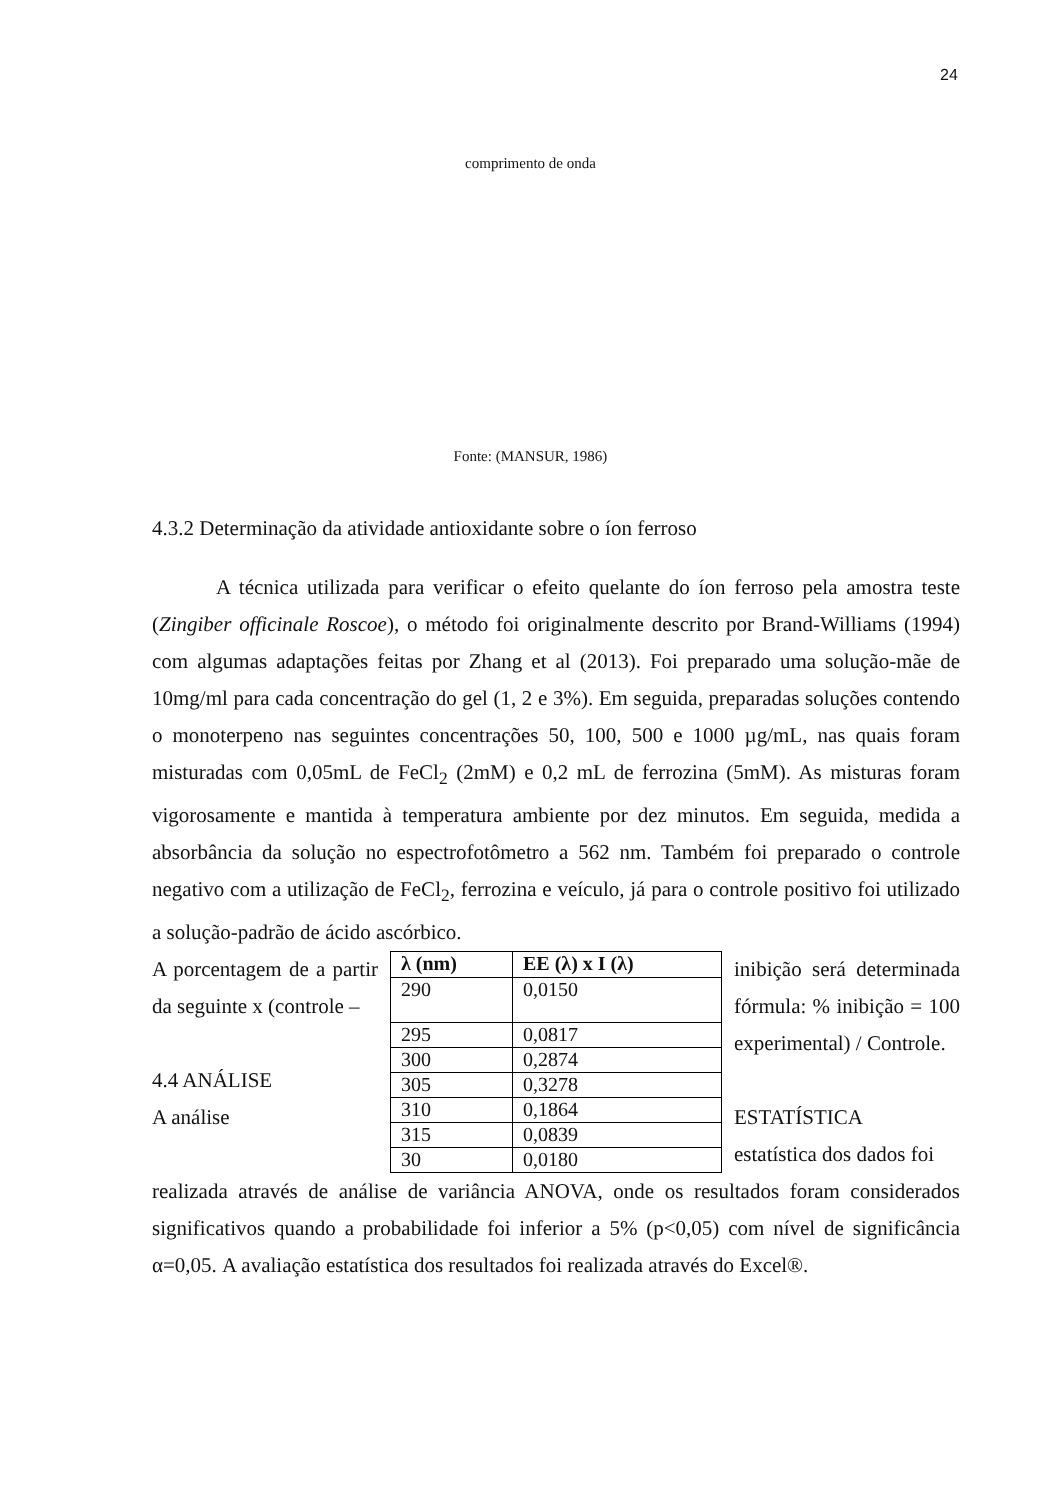24
comprimento de onda
Fonte: (MANSUR, 1986)
4.3.2 Determinação da atividade antioxidante sobre o íon ferroso
A técnica utilizada para verificar o efeito quelante do íon ferroso pela amostra teste (Zingiber officinale Roscoe), o método foi originalmente descrito por Brand-Williams (1994) com algumas adaptações feitas por Zhang et al (2013). Foi preparado uma solução-mãe de 10mg/ml para cada concentração do gel (1, 2 e 3%). Em seguida, preparadas soluções contendo o monoterpeno nas seguintes concentrações 50, 100, 500 e 1000 µg/mL, nas quais foram misturadas com 0,05mL de FeCl<sub>2</sub> (2mM) e 0,2 mL de ferrozina (5mM). As misturas foram vigorosamente e mantida à temperatura ambiente por dez minutos. Em seguida, medida a absorbância da solução no espectrofotômetro a 562 nm. Também foi preparado o controle negativo com a utilização de FeCl<sub>2</sub>, ferrozina e veículo, já para o controle positivo foi utilizado a solução-padrão de ácido ascórbico.
A porcentagem de a partir da seguinte x (controle –
4.4 ANÁLISE
A análise
| λ (nm) | EE (λ) x I (λ) |
| --- | --- |
| 290 | 0,0150 |
| 295 | 0,0817 |
| 300 | 0,2874 |
| 305 | 0,3278 |
| 310 | 0,1864 |
| 315 | 0,0839 |
| 30 | 0,0180 |
inibição será determinada fórmula: % inibição = 100 experimental) / Controle.
ESTATÍSTICA
estatística dos dados foi
realizada através de análise de variância ANOVA, onde os resultados foram considerados significativos quando a probabilidade foi inferior a 5% (p<0,05) com nível de significância α=0,05. A avaliação estatística dos resultados foi realizada através do Excel®.